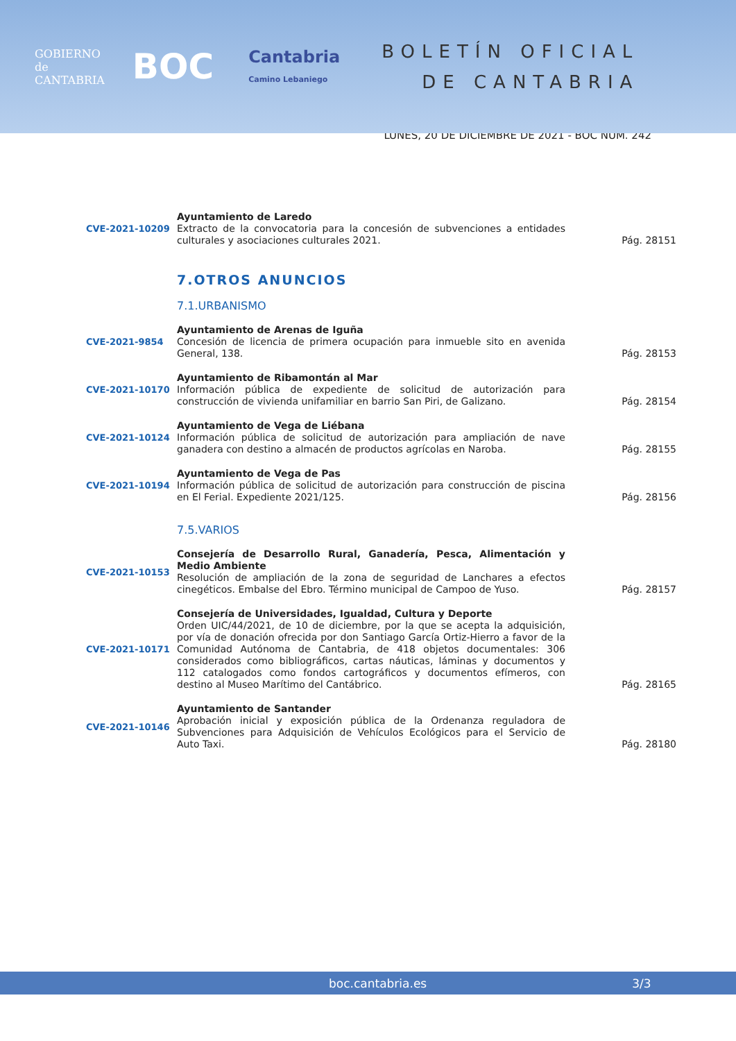GOBIERNO
de
CANTABRIA
BOC
Cantabria
Camino Lebaniego
BOLETÍN OFICIAL
DE CANTABRIA
LUNES, 20 DE DICIEMBRE DE 2021 - BOC NÚM. 242
CVE-2021-10209 Ayuntamiento de Laredo
Extracto de la convocatoria para la concesión de subvenciones a entidades culturales y asociaciones culturales 2021.
Pág. 28151
7.OTROS ANUNCIOS
7.1.URBANISMO
CVE-2021-9854 Ayuntamiento de Arenas de Iguña
Concesión de licencia de primera ocupación para inmueble sito en avenida General, 138.
Pág. 28153
CVE-2021-10170 Ayuntamiento de Ribamontán al Mar
Información pública de expediente de solicitud de autorización para construcción de vivienda unifamiliar en barrio San Piri, de Galizano.
Pág. 28154
CVE-2021-10124 Ayuntamiento de Vega de Liébana
Información pública de solicitud de autorización para ampliación de nave ganadera con destino a almacén de productos agrícolas en Naroba.
Pág. 28155
CVE-2021-10194 Ayuntamiento de Vega de Pas
Información pública de solicitud de autorización para construcción de piscina en El Ferial. Expediente 2021/125.
Pág. 28156
7.5.VARIOS
CVE-2021-10153 Consejería de Desarrollo Rural, Ganadería, Pesca, Alimentación y Medio Ambiente
Resolución de ampliación de la zona de seguridad de Lanchares a efectos cinegéticos. Embalse del Ebro. Término municipal de Campoo de Yuso.
Pág. 28157
CVE-2021-10171 Consejería de Universidades, Igualdad, Cultura y Deporte
Orden UIC/44/2021, de 10 de diciembre, por la que se acepta la adquisición, por vía de donación ofrecida por don Santiago García Ortiz-Hierro a favor de la Comunidad Autónoma de Cantabria, de 418 objetos documentales: 306 considerados como bibliográficos, cartas náuticas, láminas y documentos y 112 catalogados como fondos cartográficos y documentos efímeros, con destino al Museo Marítimo del Cantábrico.
Pág. 28165
CVE-2021-10146 Ayuntamiento de Santander
Aprobación inicial y exposición pública de la Ordenanza reguladora de Subvenciones para Adquisición de Vehículos Ecológicos para el Servicio de Auto Taxi.
Pág. 28180
boc.cantabria.es 3/3